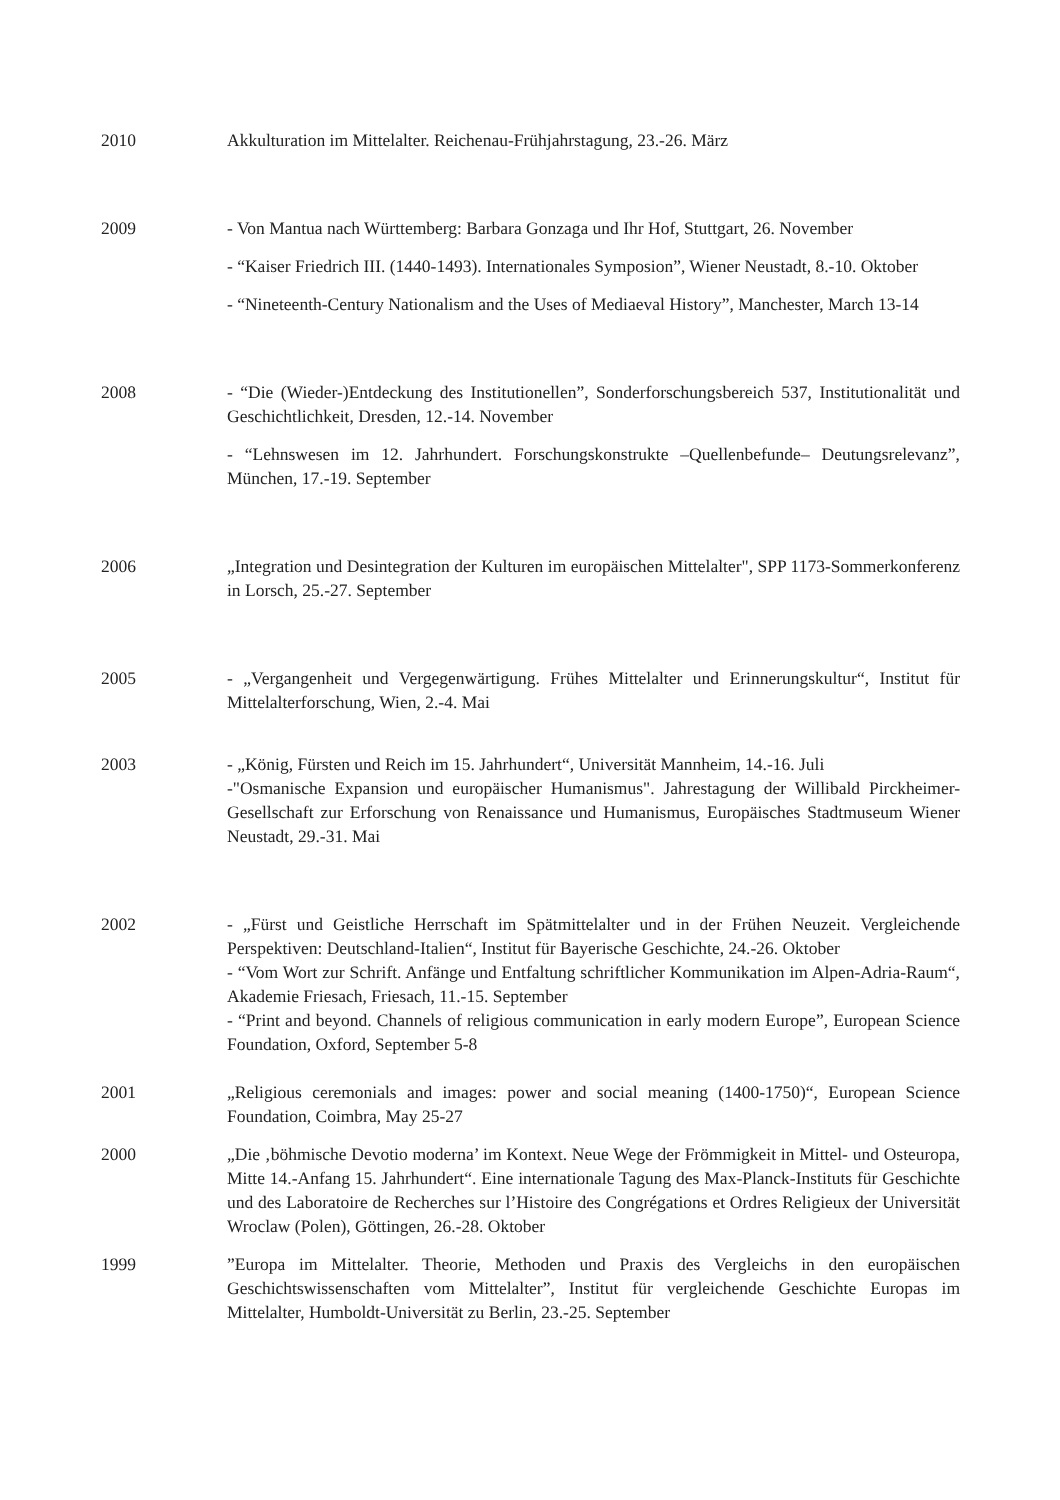2010 Akkulturation im Mittelalter. Reichenau-Frühjahrstagung, 23.-26. März
2009 - Von Mantua nach Württemberg: Barbara Gonzaga und Ihr Hof, Stuttgart, 26. November
- “Kaiser Friedrich III. (1440-1493). Internationales Symposion”, Wiener Neustadt, 8.-10. Oktober
- “Nineteenth-Century Nationalism and the Uses of Mediaeval History”, Manchester, March 13-14
2008 - “Die (Wieder-)Entdeckung des Institutionellen”, Sonderforschungsbereich 537, Institutionalität und Geschichtlichkeit, Dresden, 12.-14. November
- “Lehnswesen im 12. Jahrhundert. Forschungskonstrukte –Quellenbefunde– Deutungsrelevanz”, München, 17.-19. September
2006 „Integration und Desintegration der Kulturen im europäischen Mittelalter", SPP 1173-Sommerkonferenz in Lorsch, 25.-27. September
2005 - „Vergangenheit und Vergegenwärtigung. Frühes Mittelalter und Erinnerungskultur“, Institut für Mittelalterforschung, Wien, 2.-4. Mai
2003 - „König, Fürsten und Reich im 15. Jahrhundert“, Universität Mannheim, 14.-16. Juli
-"Osmanische Expansion und europäischer Humanismus". Jahrestagung der Willibald Pirckheimer-Gesellschaft zur Erforschung von Renaissance und Humanismus, Europäisches Stadtmuseum Wiener Neustadt, 29.-31. Mai
2002 - „Fürst und Geistliche Herrschaft im Spätmittelalter und in der Frühen Neuzeit. Vergleichende Perspektiven: Deutschland-Italien“, Institut für Bayerische Geschichte, 24.-26. Oktober
- “Vom Wort zur Schrift. Anfänge und Entfaltung schriftlicher Kommunikation im Alpen-Adria-Raum“, Akademie Friesach, Friesach, 11.-15. September
- “Print and beyond. Channels of religious communication in early modern Europe”, European Science Foundation, Oxford, September 5-8
2001 „Religious ceremonials and images: power and social meaning (1400-1750)“, European Science Foundation, Coimbra, May 25-27
2000 „Die ‚böhmische Devotio moderna’ im Kontext. Neue Wege der Frömmigkeit in Mittel- und Osteuropa, Mitte 14.-Anfang 15. Jahrhundert“. Eine internationale Tagung des Max-Planck-Instituts für Geschichte und des Laboratoire de Recherches sur l’Histoire des Congrégations et Ordres Religieux der Universität Wroclaw (Polen), Göttingen, 26.-28. Oktober
1999 ”Europa im Mittelalter. Theorie, Methoden und Praxis des Vergleichs in den europäischen Geschichtswissenschaften vom Mittelalter”, Institut für vergleichende Geschichte Europas im Mittelalter, Humboldt-Universität zu Berlin, 23.-25. September